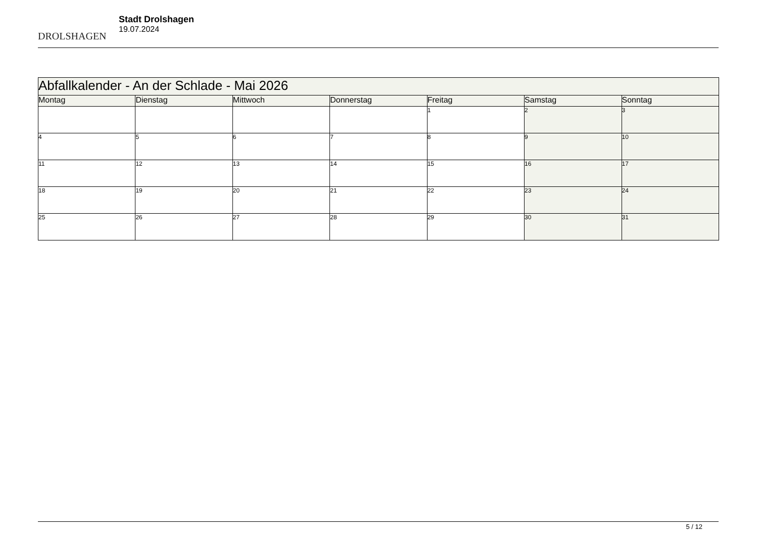DROLSHAGEN
Stadt Drolshagen
19.07.2024
| Abfallkalender - An der Schlade - Mai 2026 | | | | | | |
| --- | --- | --- | --- | --- | --- | --- |
| Montag | Dienstag | Mittwoch | Donnerstag | Freitag | Samstag | Sonntag |
| | | | | 1 | 2 | 3 |
| 4 | 5 | 6 | 7 | 8 | 9 | 10 |
| 11 | 12 | 13 | 14 | 15 | 16 | 17 |
| 18 | 19 | 20 | 21 | 22 | 23 | 24 |
| 25 | 26 | 27 | 28 | 29 | 30 | 31 |
5 / 12